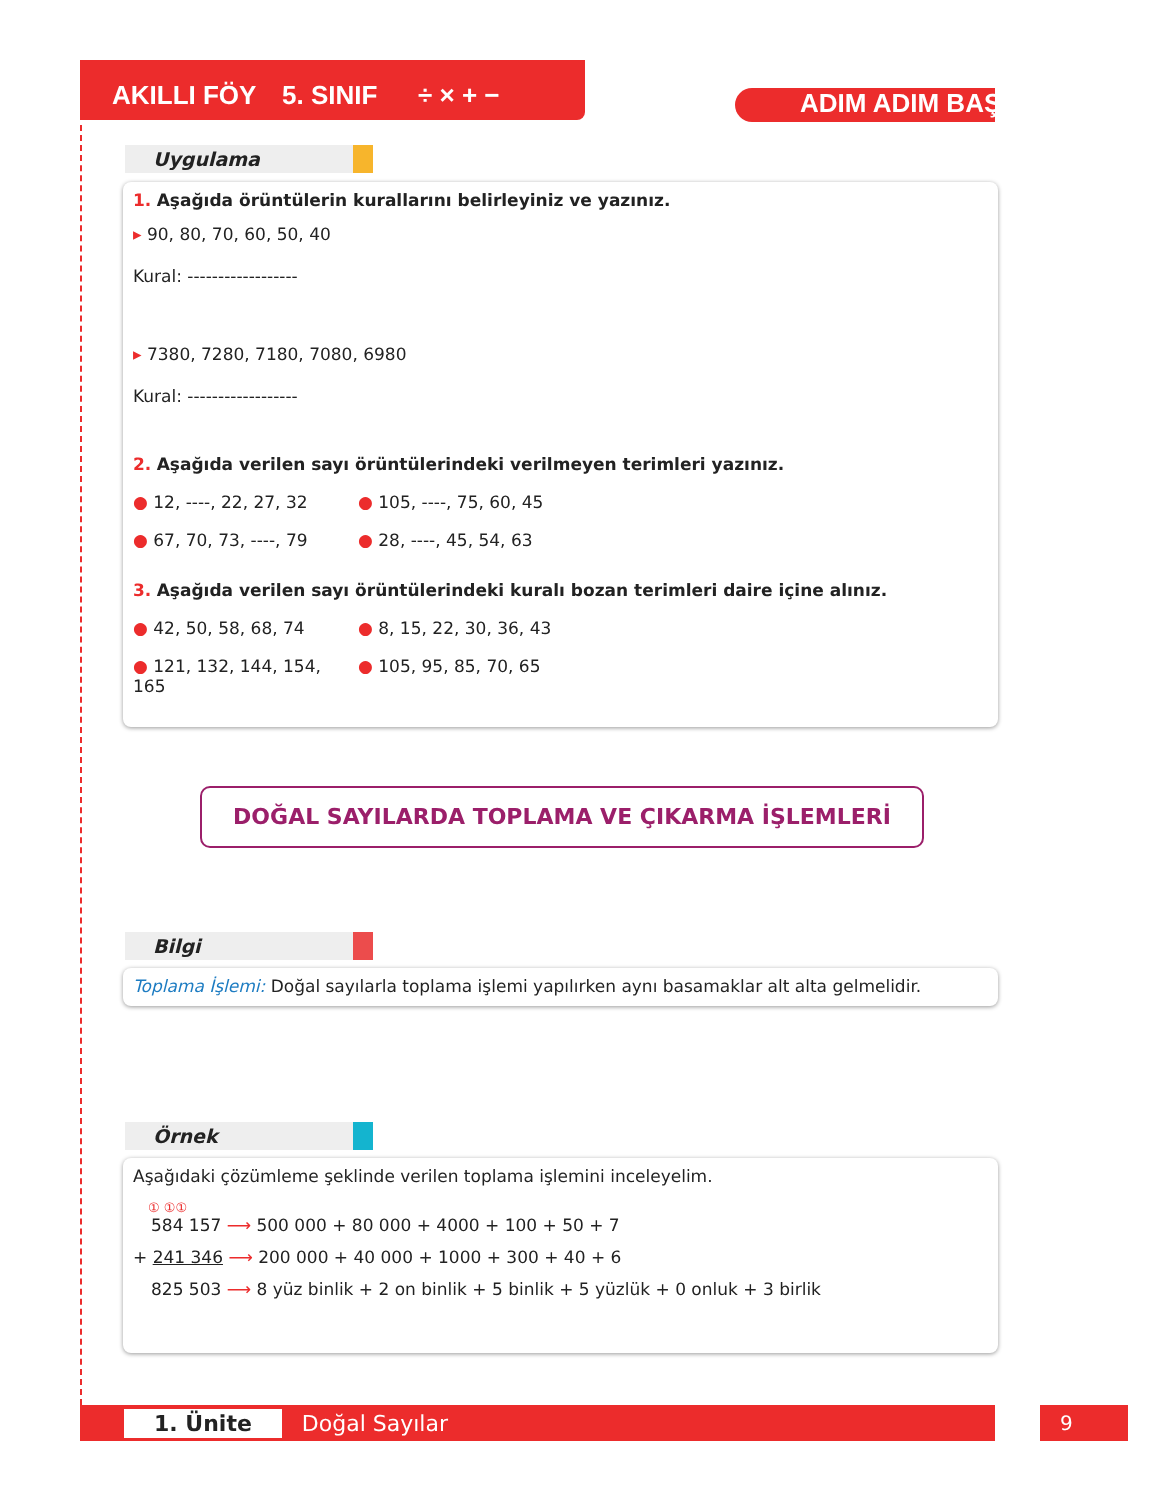AKILLI FÖY 5. SINIF ÷ × + − ADIM ADIM BAŞARI
Uygulama
1. Aşağıda örüntülerin kurallarını belirleyiniz ve yazınız.
▸ 90, 80, 70, 60, 50, 40
Kural: ------------------
▸ 7380, 7280, 7180, 7080, 6980
Kural: ------------------
2. Aşağıda verilen sayı örüntülerindeki verilmeyen terimleri yazınız.
● 12, ----, 22, 27, 32 ● 105, ----, 75, 60, 45
● 67, 70, 73, ----, 79 ● 28, ----, 45, 54, 63
3. Aşağıda verilen sayı örüntülerindeki kuralı bozan terimleri daire içine alınız.
● 42, 50, 58, 68, 74 ● 8, 15, 22, 30, 36, 43
● 121, 132, 144, 154, 165 ● 105, 95, 85, 70, 65
DOĞAL SAYILARDA TOPLAMA VE ÇIKARMA İŞLEMLERİ
Bilgi
Toplama İşlemi: Doğal sayılarla toplama işlemi yapılırken aynı basamaklar alt alta gelmelidir.
Örnek
Aşağıdaki çözümleme şeklinde verilen toplama işlemini inceleyelim.
① ①①
584 157 ⟶ 500 000 + 80 000 + 4000 + 100 + 50 + 7
+ 241 346 ⟶ 200 000 + 40 000 + 1000 + 300 + 40 + 6
825 503 ⟶ 8 yüz binlik + 2 on binlik + 5 binlik + 5 yüzlük + 0 onluk + 3 birlik
1. Ünite Doğal Sayılar 9